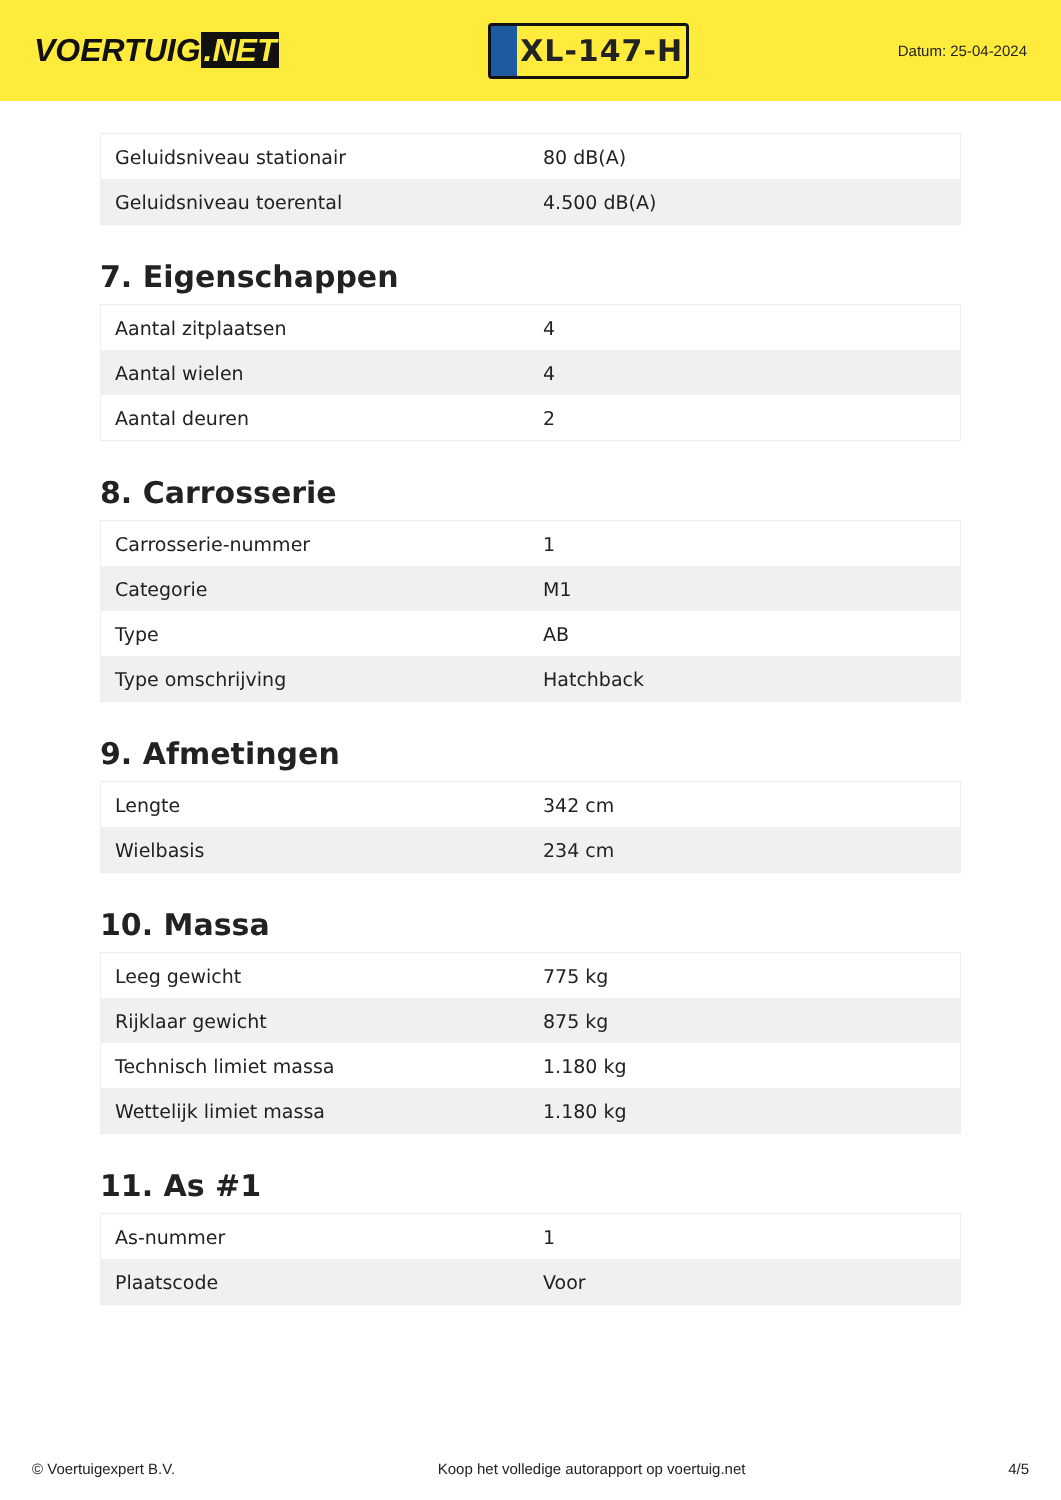VOERTUIG.NET
XL-147-H
Datum: 25-04-2024
| Geluidsniveau stationair | 80 dB(A) |
| Geluidsniveau toerental | 4.500 dB(A) |
7. Eigenschappen
| Aantal zitplaatsen | 4 |
| Aantal wielen | 4 |
| Aantal deuren | 2 |
8. Carrosserie
| Carrosserie-nummer | 1 |
| Categorie | M1 |
| Type | AB |
| Type omschrijving | Hatchback |
9. Afmetingen
| Lengte | 342 cm |
| Wielbasis | 234 cm |
10. Massa
| Leeg gewicht | 775 kg |
| Rijklaar gewicht | 875 kg |
| Technisch limiet massa | 1.180 kg |
| Wettelijk limiet massa | 1.180 kg |
11. As #1
| As-nummer | 1 |
| Plaatscode | Voor |
© Voertuigexpert B.V. Koop het volledige autorapport op voertuig.net 4/5